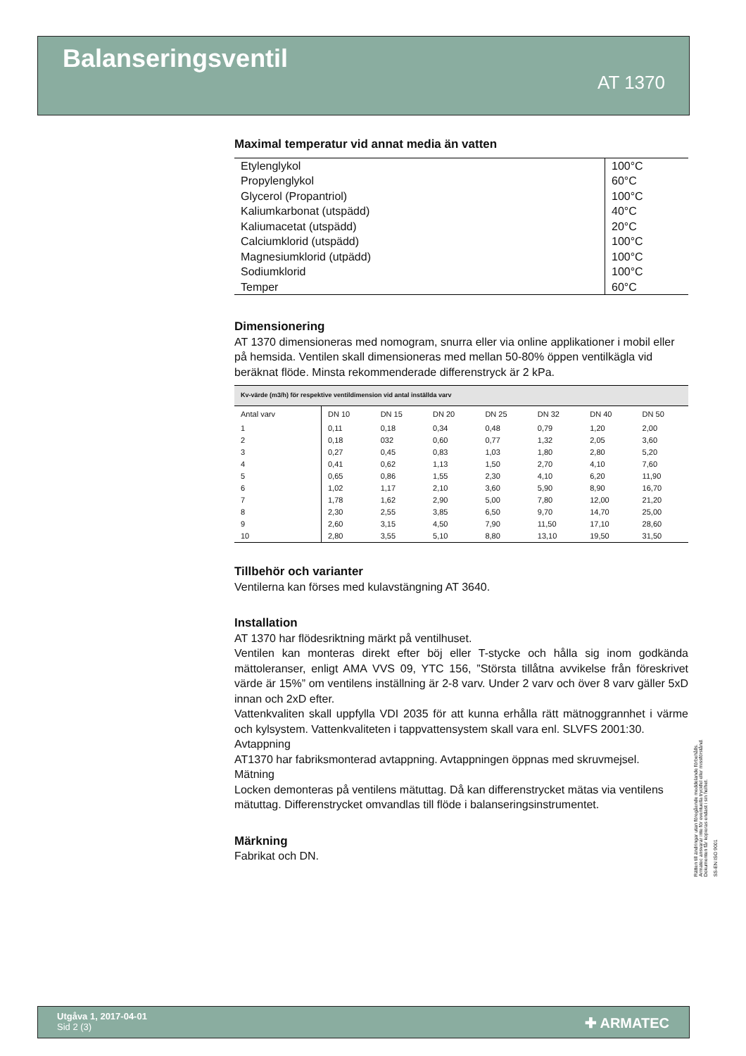Balanseringsventil
AT 1370
Maximal temperatur vid annat media än vatten
| Etylenglykol | 100°C |
| Propylenglykol | 60°C |
| Glycerol (Propantriol) | 100°C |
| Kaliumkarbonat (utspädd) | 40°C |
| Kaliumacetat (utspädd) | 20°C |
| Calciumklorid (utspädd) | 100°C |
| Magnesiumklorid (utpädd) | 100°C |
| Sodiumklorid | 100°C |
| Temper | 60°C |
Dimensionering
AT 1370 dimensioneras med nomogram, snurra eller via online applikationer i mobil eller på hemsida. Ventilen skall dimensioneras med mellan 50-80% öppen ventilkägla vid beräknat flöde. Minsta rekommenderade differenstryck är 2 kPa.
Kv-värde (m3/h) för respektive ventildimension vid antal inställda varv
| Antal varv | DN 10 | DN 15 | DN 20 | DN 25 | DN 32 | DN 40 | DN 50 |
| --- | --- | --- | --- | --- | --- | --- | --- |
| 1 | 0,11 | 0,18 | 0,34 | 0,48 | 0,79 | 1,20 | 2,00 |
| 2 | 0,18 | 032 | 0,60 | 0,77 | 1,32 | 2,05 | 3,60 |
| 3 | 0,27 | 0,45 | 0,83 | 1,03 | 1,80 | 2,80 | 5,20 |
| 4 | 0,41 | 0,62 | 1,13 | 1,50 | 2,70 | 4,10 | 7,60 |
| 5 | 0,65 | 0,86 | 1,55 | 2,30 | 4,10 | 6,20 | 11,90 |
| 6 | 1,02 | 1,17 | 2,10 | 3,60 | 5,90 | 8,90 | 16,70 |
| 7 | 1,78 | 1,62 | 2,90 | 5,00 | 7,80 | 12,00 | 21,20 |
| 8 | 2,30 | 2,55 | 3,85 | 6,50 | 9,70 | 14,70 | 25,00 |
| 9 | 2,60 | 3,15 | 4,50 | 7,90 | 11,50 | 17,10 | 28,60 |
| 10 | 2,80 | 3,55 | 5,10 | 8,80 | 13,10 | 19,50 | 31,50 |
Tillbehör och varianter
Ventilerna kan förses med kulavstängning AT 3640.
Installation
AT 1370 har flödesriktning märkt på ventilhuset.
Ventilen kan monteras direkt efter böj eller T-stycke och hålla sig inom godkända mättoleranser, enligt AMA VVS 09, YTC 156, ”Största tillåtna avvikelse från föreskrivet värde är 15%” om ventilens inställning är 2-8 varv. Under 2 varv och över 8 varv gäller 5xD innan och 2xD efter.
Vattenkvaliten skall uppfylla VDI 2035 för att kunna erhålla rätt mätnoggrannhet i värme och kylsystem. Vattenkvaliteten i tappvattensystem skall vara enl. SLVFS 2001:30.
Avtappning
AT1370 har fabriksmonterad avtappning. Avtappningen öppnas med skruvmejsel.
Mätning
Locken demonteras på ventilens mätuttag. Då kan differenstrycket mätas via ventilens mätuttag. Differenstrycket omvandlas till flöde i balanseringsinstrumentet.
Märkning
Fabrikat och DN.
Rätten till ändringar utan föregående meddelande förbehålls.
Armatec ansvarar inte för eventuella tryckfel eller missförstånd.
Dokumenten får kopieras endast i sin helhet.
SS-EN ISO 9001
Utgåva 1, 2017-04-01
Sid 2 (3)
✚ ARMATEC